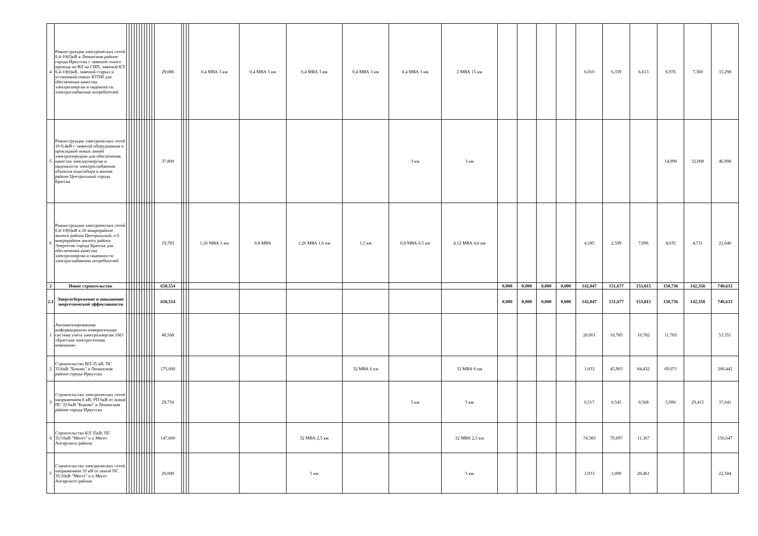| 4 | Реконструкция электрических сетей 0,4-10(6)кВ в Ленинском районе города Иркутска с заменой голого провода на ВЛ на СИП, заменой КЛ 0,4-10(6)кВ, заменой старых и установкой новых КТПН для обеспечения качества электроэнергии и надежности электроснабжения потребителей | | | | | | | | | | | | 29,086 | | | | 0,4 МВА 3 км | 0,4 МВА 3 км | 0,4 МВА 3 км | 0,4 МВА 3 км | 0,4 МВА 3 км | 2 МВА 15 км | | | | | 6,010 | 6,339 | 6,613 | 6,976 | 7,360 | 33,298 |
| 5 | Реконструкция электрических сетей 10-0,4кВ с заменой оборудования и прокладкой новых линий электропередачи для обеспечения качества электроэнергии и надежности электроснабжения объектов водозабора в жилом районе Центральный города Братска | | | | | | | | | | | | 37,800 | | | | | | | | 3 км | 3 км | | | | | | | | 14,990 | 32,008 | 46,998 |
| 6 | Реконструкция электрических сетей 0,4-10(6)кВ в 26 микрорайоне жилого района Центральный, в 6 микрорайоне жилого района Энергетик города Братска для обеспечения качества электроэнергии и надежности электроснабжения потребителей | | | | | | | | | | | | 19,783 | | | | 1,26 МВА 1 км | 0,8 МВА | 1,26 МВА 1,6 км | 1,5 км | 0,8 МВА 0,5 км | 4,12 МВА 4,6 км | | | | | 4,185 | 2,599 | 7,096 | 4,035 | 4,731 | 22,646 |
| 2 | Новое строительство | | | | | | | | | | | | 650,554 | | | | | | | | | | 0,000 | 0,000 | 0,000 | 0,000 | 142,047 | 151,677 | 153,815 | 150,736 | 142,358 | 740,633 |
| 2.1 | Энергосбережение и повышение энергетической эффективности | | | | | | | | | | | | 650,554 | | | | | | | | | | 0,000 | 0,000 | 0,000 | 0,000 | 142,047 | 151,677 | 153,815 | 150,736 | 142,358 | 740,633 |
| 1 | Автоматизированная информационно-измерительная система учета электроэнергии ЗАО «Братская электросетевая компания» | | | | | | | | | | | | 48,568 | | | | | | | | | | | | | | 20,001 | 10,785 | 10,782 | 11,783 | | 53,351 |
| 2 | Строительство ВЛ-35 кВ, ПС 35/6кВ "Боково" в Ленинском районе города Иркутска | | | | | | | | | | | | 175,000 | | | | | | | 32 МВА 6 км | | 32 МВА 6 км | | | | | 1,033 | 45,903 | 84,432 | 69,071 | | 200,442 |
| 3 | Строительство электрических сетей напряжением 6 кВ, РП 6кВ от новой ПС 35/6кВ "Боково" в Ленинском районе города Иркутска | | | | | | | | | | | | 29,750 | | | | | | | | 5 км | 5 км | | | | | 0,517 | 0,545 | 0,568 | 5,996 | 29,415 | 37,041 |
| 4 | Строительство КЛ 35кВ, ПС 35/10кВ "Мегет" в п Мегет Ангарского района | | | | | | | | | | | | 147,600 | | | | | | 32 МВА 2,5 км | | | 32 МВА 2,5 км | | | | | 74,583 | 70,697 | 11,367 | | | 156,647 |
| 5 | Строительство электрических сетей напряжением 10 кВ от новой ПС 35/10кВ "Мегет" в п Мегет Ангарского района | | | | | | | | | | | | 20,000 | | | | | | 5 км | | | 5 км | | | | | 1,033 | 1,090 | 20,461 | | | 22,584 |